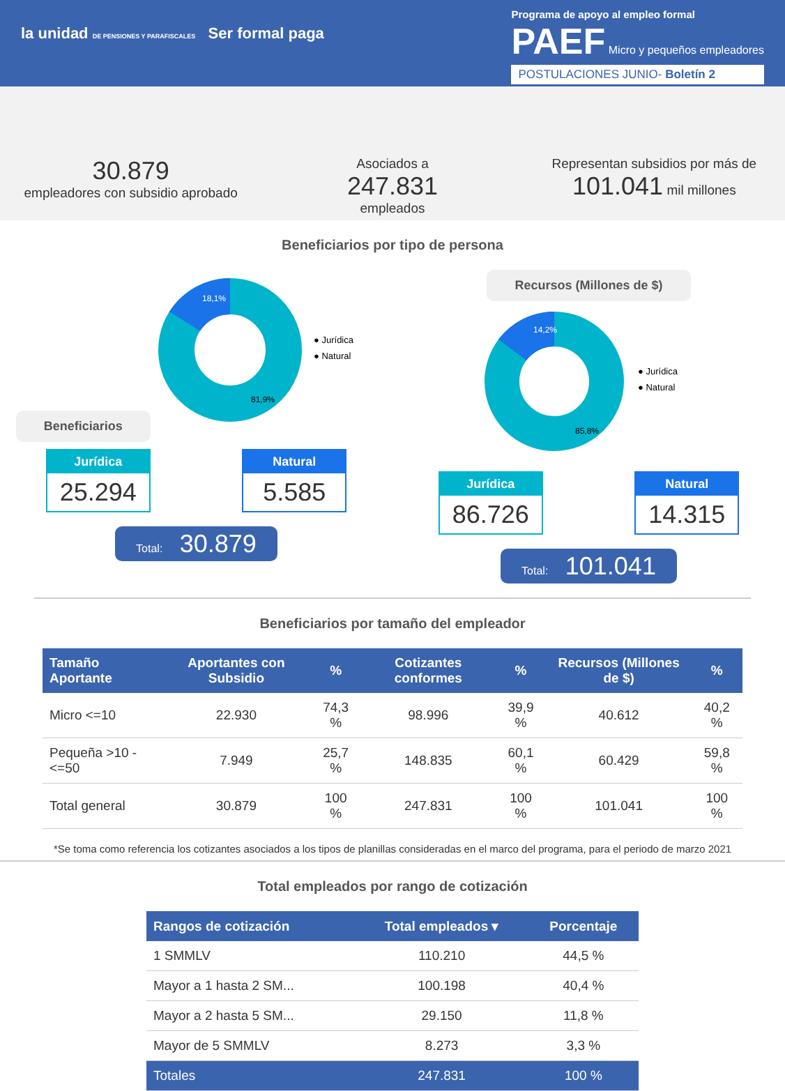la unidad DE PENSIONES Y PARAFISCALES Ser formal paga
Programa de apoyo al empleo formal
PAEF Micro y pequeños empleadores
POSTULACIONES JUNIO- Boletín 2
30.879
empleadores con subsidio aprobado
Asociados a
247.831
empleados
Representan subsidios por más de
101.041 mil millones
Beneficiarios por tipo de persona
Beneficiarios
18,1%
81,9%
● Jurídica
● Natural
Jurídica
25.294
Natural
5.585
Total: 30.879
Recursos (Millones de $)
14,2%
85,8%
● Jurídica
● Natural
Jurídica
86.726
Natural
14.315
Total: 101.041
Beneficiarios por tamaño del empleador
| Tamaño Aportante | Aportantes con Subsidio | % | Cotizantes conformes | % | Recursos (Millones de $) | % |
| --- | --- | --- | --- | --- | --- | --- |
| Micro <=10 | 22.930 | 74,3 % | 98.996 | 39,9 % | 40.612 | 40,2 % |
| Pequeña >10 - <=50 | 7.949 | 25,7 % | 148.835 | 60,1 % | 60.429 | 59,8 % |
| Total general | 30.879 | 100 % | 247.831 | 100 % | 101.041 | 100 % |
*Se toma como referencia los cotizantes asociados a los tipos de planillas consideradas en el marco del programa, para el periodo de marzo 2021
Total empleados por rango de cotización
| Rangos de cotización | Total empleados ▾ | Porcentaje |
| --- | --- | --- |
| 1 SMMLV | 110.210 | 44,5 % |
| Mayor a 1 hasta 2 SM... | 100.198 | 40,4 % |
| Mayor a 2 hasta 5 SM... | 29.150 | 11,8 % |
| Mayor de 5 SMMLV | 8.273 | 3,3 % |
| Totales | 247.831 | 100 % |